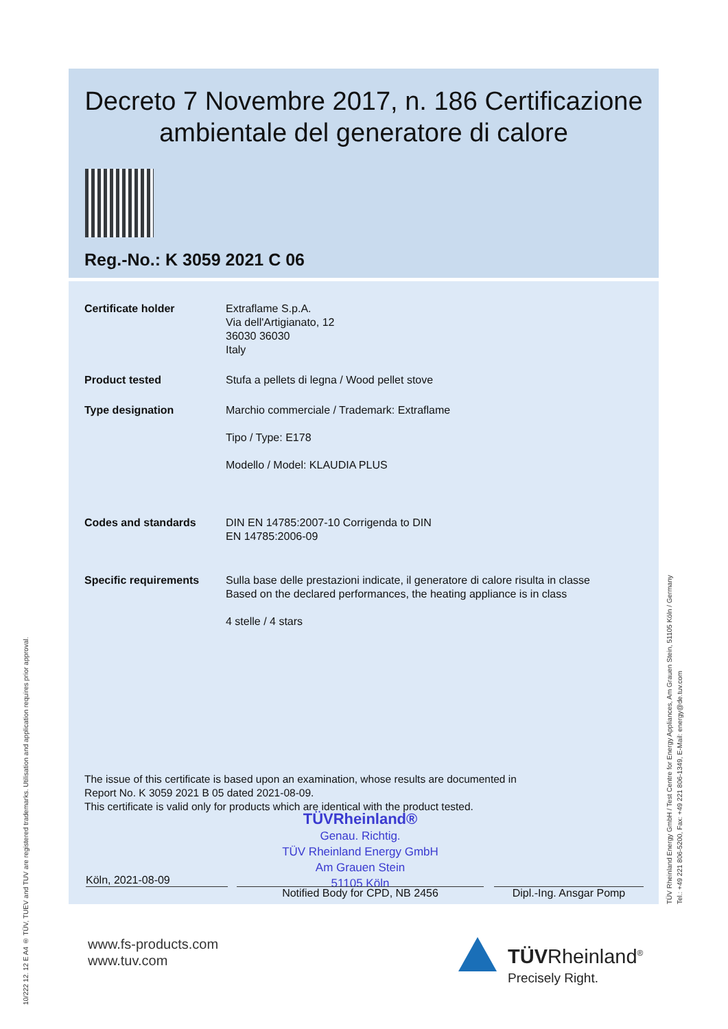Decreto 7 Novembre 2017, n. 186 Certificazione ambientale del generatore di calore
Reg.-No.: K 3059 2021 C 06
| Certificate holder | Extraflame S.p.A. Via dell'Artigianato, 12 36030 36030 Italy |
| Product tested | Stufa a pellets di legna / Wood pellet stove |
| Type designation | Marchio commerciale / Trademark: Extraflame Tipo / Type: E178 Modello / Model: KLAUDIA PLUS |
| Codes and standards | DIN EN 14785:2007-10 Corrigenda to DIN EN 14785:2006-09 |
| Specific requirements | Sulla base delle prestazioni indicate, il generatore di calore risulta in classe Based on the declared performances, the heating appliance is in class 4 stelle / 4 stars |
The issue of this certificate is based upon an examination, whose results are documented in
Report No. K 3059 2021 B 05 dated 2021-08-09.
This certificate is valid only for products which are identical with the product tested.
TÜVRheinland®
Genau. Richtig.
TÜV Rheinland Energy GmbH
Am Grauen Stein
51105 Köln
Köln, 2021-08-09
Notified Body for CPD, NB 2456 Dipl.-Ing. Ansgar Pomp
www.fs-products.com
www.tuv.com
TÜVRheinland<sup>®</sup>
Precisely Right.
10/222 12. 12 E A4 ® TÜV, TUEV and TUV are registered trademarks. Utilisation and application requires prior approval.
TÜV Rheinland Energy GmbH / Test Centre for Energy Appliances, Am Grauen Stein, 51105 Köln / Germany
Tel.: +49 221 806-5200, Fax: +49 221 806-1349, E-Mail: energy@de.tuv.com